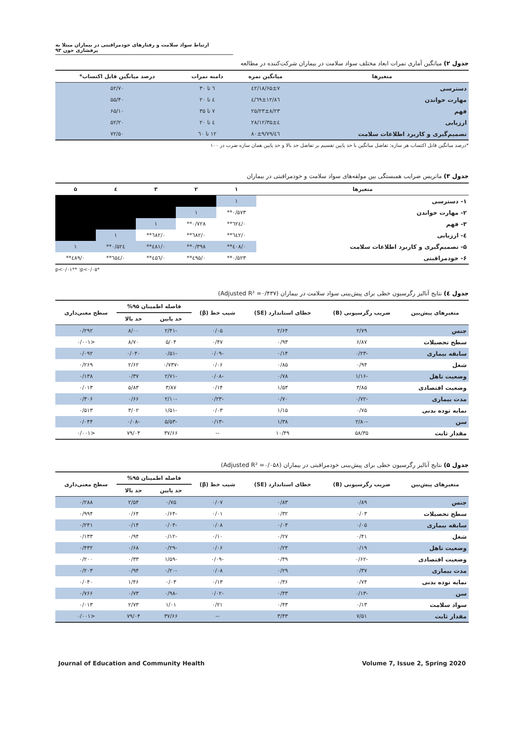ارتباط سواد سلامت و رفتارهای خودمراقبتی در بیماران مبتلا به پرفشاری خون ۹۳
جدول ۲) میانگین آماری نمرات ابعاد مختلف سواد سلامت در بیماران شرکت‌کننده در مطالعه
| متغیرها | میانگین نمره | دامنه نمرات | درصد میانگین قابل اکتساب* |
| --- | --- | --- | --- |
| دسترسی | ۱۸/۶۵±۷/٤۲ | ٦ تا ۳۰ | ۵۲/۷۰ |
| مهارت خواندن | ۱۲/۸٦±٤/٦٩ | ٤ تا ۲۰ | ۵۵/۴۰ |
| فهم | ۲۵/۲۳±۸/۲۳ | ۷ تا ۳۵ | ۶۵/۱۰ |
| ارزیابی | ۱۲/۳۵±٤/۲۸ | ٤ تا ۲۰ | ۵۲/۲۰ |
| تصمیم‌گیری و کاربرد اطلاعات سلامت | ٤٦/۸۰±۹/۷۹ | ۱۲ تا ٦۰ | ۷۲/۵۰ |
*درصد میانگین قابل اکتساب هر سازه: تفاضل میانگین با حد پایین تقسیم بر تفاضل حد بالا و حد پایین همان سازه ضرب در ۱۰۰
جدول ۳) ماتریس ضرایب همبستگی بین مولفه‌های سواد سلامت و خودمراقبتی در بیماران
| متغیرها | ۱ | ۲ | ۳ | ٤ | ۵ |
| --- | --- | --- | --- | --- | --- |
| ۱- دسترسی | ۱ | | | | |
| ۲- مهارت خواندن | ۰/۵۷۳** | ۱ | | | |
| ۳- فهم | ۰/٦۲٤** | ۰/۷۲۸** | ۱ | | |
| ٤- ارزیابی | ۰/٦٤۲** | ۰/٦۸۲** | ۰/٦۸۲** | ۱ | |
| ۵- تصمیم‌گیری و کاربرد اطلاعات سلامت | ۰/٤۰۸** | ۰/۳۹۸** | ۰/٤۸۱** | ۰/۵۲٤** | ۱ |
| ۶- خودمراقبتی | ۰/۵۲۳** | ۰/٤۹۵** | ۰/٤۵٦** | ۰/٦۵٤** | ۰/٤۸۹** |
*p<۰/۰۵؛ **p<۰/۰۱
جدول ٤) نتایج آنالیز رگرسیون خطی برای پیش‌بینی سواد سلامت در بیماران (Adjusted R² =۰/۴۳۷)
| متغیرهای پیش‌بین | ضریب رگرسیونی (B) | خطای استاندارد (SE) | شیب خط (β) | فاصله اطمینان ۹۵% | | سطح معنی‌داری |
| --- | --- | --- | --- | --- | --- | --- |
| | | | | حد پایین | حد بالا | |
| جنس | ۲/۷۹ | ۲/۶۴ | ۰/۰۵ | -۲/۴۱ | ۸/۰۰ | ۰/۲۹۲ |
| سطح تحصیلات | ۶/۸۷ | ۰/۹۳ | ۰/۴۷ | ۵/۰۴ | ۸/۷۰ | <۰/۰۰۱ |
| سابقه بیماری | -۰/۲۳ | ۰/۱۴ | -۰/۰۹ | -۰/۵۱ | ۰/۰۴۰ | ۰/۰۹۲ |
| شغل | ۰/۹۴ | ۰/۸۵ | ۰/۰۶ | -۰/۷۳۷ | ۲/۶۲ | ۰/۲۶۹ |
| وضعیت تاهل | -۱/۱۶ | ۰/۷۸ | -۰/۰۸ | -۲/۷۱ | ۰/۳۷ | ۰/۱۳۸ |
| وضعیت اقتصادی | ۳/۸۵ | ۱/۵۳ | ۰/۱۴ | ۳/۸۷ | ۵/۸۳ | ۰/۰۱۳ |
| مدت بیماری | -۰/۷۲ | ۰/۷۰ | -۰/۲۳ | -۲/۱۰ | ۰/۶۶ | ۰/۳۰۶ |
| نمایه توده بدنی | ۰/۷۵ | ۱/۱۵ | ۰/۰۳ | -۱/۵۱ | ۳/۰۲ | ۰/۵۱۳ |
| سن | -۲/۸۰ | ۱/۳۸ | -۰/۱۳ | -۵/۵۳ | -۰/۰۸ | ۰/۰۴۴ |
| مقدار ثابت | ۵۸/۳۵ | ۱۰/۴۹ | -- | ۳۷/۶۶ | ۷۹/۰۴ | <۰/۰۰۱ |
جدول ۵) نتایج آنالیز رگرسیون خطی برای پیش‌بینی خودمراقبتی در بیماران (Adjusted R² =۰/۰۵۸)
| متغیرهای پیش‌بین | ضریب رگرسیونی (B) | خطای استاندارد (SE) | شیب خط (β) | فاصله اطمینان ۹۵% | | سطح معنی‌داری |
| --- | --- | --- | --- | --- | --- | --- |
| | | | | حد پایین | حد بالا | |
| جنس | ۰/۸۹ | ۰/۸۳ | ۰/۰۷ | ۰/۷۵ | ۲/۵۴ | ۰/۲۸۸ |
| سطح تحصیلات | ۰/۰۳ | ۰/۳۲ | ۰/۰۱ | -۰/۶۴ | ۰/۶۴ | ۰/۹۹۴ |
| سابقه بیماری | ۰/۰۵ | ۰/۰۴ | ۰/۰۸ | -۰/۰۴ | ۰/۱۴ | ۰/۲۴۱ |
| شغل | ۰/۴۱ | ۰/۲۷ | ۰/۱۰ | -۰/۱۲ | ۰/۹۴ | ۰/۱۳۳ |
| وضعیت تاهل | ۰/۱۹ | ۰/۲۴ | ۰/۰۶ | -۰/۲۹ | ۰/۶۸ | ۰/۴۳۲ |
| وضعیت اقتصادی | -۰/۶۲ | ۰/۴۹ | -۰/۰۹ | -۱/۵۹ | ۰/۳۳ | ۰/۲۰۰ |
| مدت بیماری | ۰/۳۷ | ۰/۲۹ | ۰/۰۸ | -۰/۲۰ | ۰/۹۴ | ۰/۲۰۳ |
| نمایه توده بدنی | ۰/۷۴ | ۰/۳۶ | ۰/۱۳ | ۰/۰۳ | ۱/۴۶ | ۰/۰۴۰ |
| سن | -۰/۱۳ | ۰/۴۳ | -۰/۰۲ | -۰/۹۸ | ۰/۷۳ | ۰/۷۶۶ |
| سواد سلامت | ۰/۱۳ | ۰/۴۳ | ۰/۲۱ | ۱/۰۱ | ۲/۷۳ | ۰/۰۱۳ |
| مقدار ثابت | ۷/۵۱ | ۳/۴۳ | -- | ۳۷/۶۶ | ۷۹/۰۴ | <۰/۰۰۱ |
Journal of Education and Community Health Volume 7, Issue 2, Spring 2020